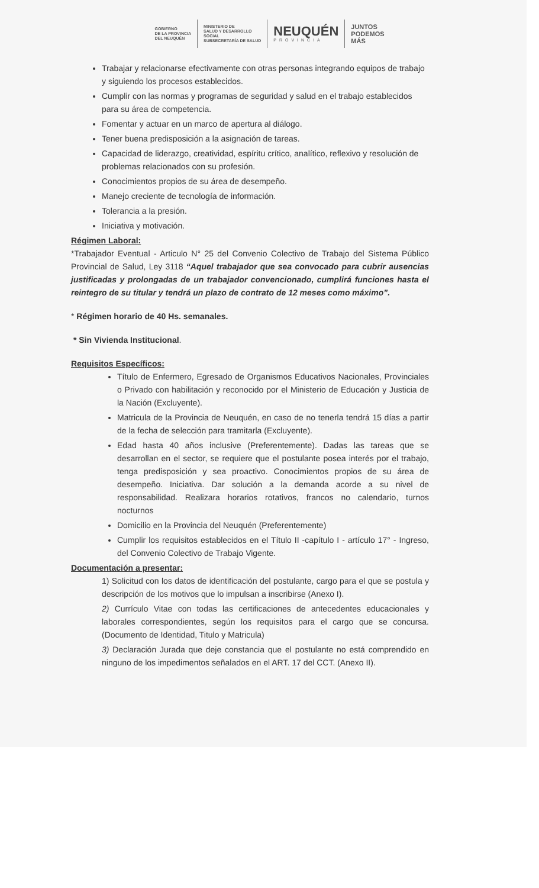GOBIERNO
DE LA PROVINCIA
DEL NEUQUÉN
MINISTERIO DE
SALUD Y DESARROLLO
SOCIAL
SUBSECRETARÍA DE SALUD
NEUQUÉN
PROVINCIA
JUNTOS
PODEMOS
MÁS
Trabajar y relacionarse efectivamente con otras personas integrando equipos de trabajo y siguiendo los procesos establecidos.
Cumplir con las normas y programas de seguridad y salud en el trabajo establecidos para su área de competencia.
Fomentar y actuar en un marco de apertura al diálogo.
Tener buena predisposición a la asignación de tareas.
Capacidad de liderazgo, creatividad, espíritu crítico, analítico, reflexivo y resolución de problemas relacionados con su profesión.
Conocimientos propios de su área de desempeño.
Manejo creciente de tecnología de información.
Tolerancia a la presión.
Iniciativa y motivación.
Régimen Laboral:
*Trabajador Eventual - Articulo N° 25 del Convenio Colectivo de Trabajo del Sistema Público Provincial de Salud, Ley 3118 “Aquel trabajador que sea convocado para cubrir ausencias justificadas y prolongadas de un trabajador convencionado, cumplirá funciones hasta el reintegro de su titular y tendrá un plazo de contrato de 12 meses como máximo”.
* Régimen horario de 40 Hs. semanales.
* Sin Vivienda Institucional.
Requisitos Específicos:
Título de Enfermero, Egresado de Organismos Educativos Nacionales, Provinciales o Privado con habilitación y reconocido por el Ministerio de Educación y Justicia de la Nación (Excluyente).
Matricula de la Provincia de Neuquén, en caso de no tenerla tendrá 15 días a partir de la fecha de selección para tramitarla (Excluyente).
Edad hasta 40 años inclusive (Preferentemente). Dadas las tareas que se desarrollan en el sector, se requiere que el postulante posea interés por el trabajo, tenga predisposición y sea proactivo. Conocimientos propios de su área de desempeño. Iniciativa. Dar solución a la demanda acorde a su nivel de responsabilidad. Realizara horarios rotativos, francos no calendario, turnos nocturnos
Domicilio en la Provincia del Neuquén (Preferentemente)
Cumplir los requisitos establecidos en el Título II -capítulo I - artículo 17° - Ingreso, del Convenio Colectivo de Trabajo Vigente.
Documentación a presentar:
1) Solicitud con los datos de identificación del postulante, cargo para el que se postula y descripción de los motivos que lo impulsan a inscribirse (Anexo I).
2) Currículo Vitae con todas las certificaciones de antecedentes educacionales y laborales correspondientes, según los requisitos para el cargo que se concursa. (Documento de Identidad, Titulo y Matricula)
3) Declaración Jurada que deje constancia que el postulante no está comprendido en ninguno de los impedimentos señalados en el ART. 17 del CCT. (Anexo II).